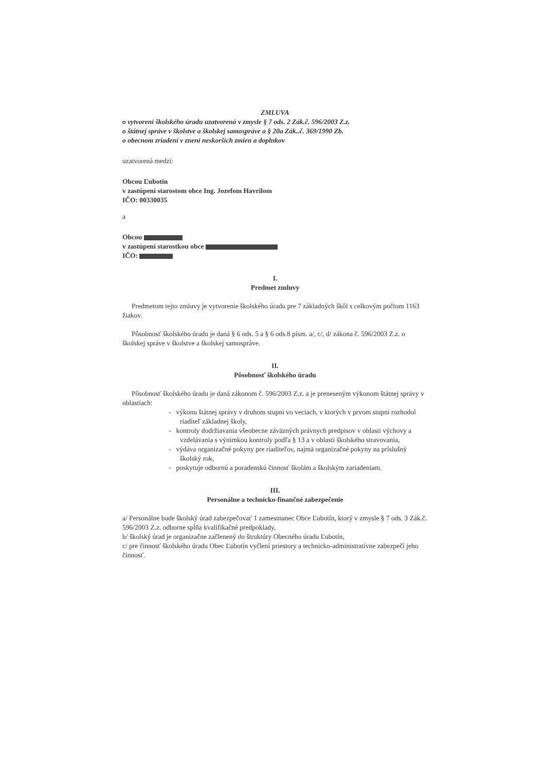ZMLUVA
o vytvorení školského úradu uzatvorená v zmysle § 7 ods. 2 Zák.č. 596/2003 Z.z.
o štátnej správe v školstve a školskej samospráve a § 20a Zák..č. 369/1990 Zb.
o obecnom zriadení v znení neskorších zmien a doplnkov
uzatvorená medzi:
Obcou Ľubotín
v zastúpení starostom obce Ing. Jozefom Havrilom
IČO: 00330035
a
Obcou
v zastúpení starostkou obce
IČO:
I.
Predmet zmluvy
Predmetom tejto zmluvy je vytvorenie školského úradu pre 7 základných škôl s celkovým počtom 1163 žiakov.
Pôsobnosť školského úradu je daná § 6 ods. 5 a § 6 ods.8 písm. a/, c/, d/ zákona č. 596/2003 Z.z. o školskej správe v školstve a školskej samospráve.
II.
Pôsobnosť školského úradu
Pôsobnosť školského úradu je daná zákonom č. 596/2003 Z.z. a je preneseným výkonom štátnej správy v oblastiach:
- výkonu štátnej správy v druhom stupni vo veciach, v ktorých v prvom stupni rozhodol riaditeľ základnej školy,
- kontroly dodržiavania všeobecne záväzných právnych predpisov v oblasti výchovy a vzdelávania s výnimkou kontroly podľa § 13 a v oblasti školského stravovania,
- výdáva organizačné pokyny pre riaditeľov, najmä organizačné pokyny na príslušný školský rok,
- poskytuje odbornú a poradenskú činnosť školám a školským zariadeniam.
III.
Personálne a technicko-finančné zabezpečenie
a/ Personálne bude školský úrad zabezpečovať 1 zamestnanec Obce Ľubotín, ktorý v zmysle § 7 ods. 3 Zák.č. 596/2003 Z.z. odborne spĺňa kvalifikačné predpoklady,
b/ školský úrad je organizačne začlenený do štruktúry Obecného úradu Ľubotín,
c/ pre činnosť školského úradu Obec Ľubotín vyčlení priestory a technicko-administratívne zabezpečí jeho činnosť.